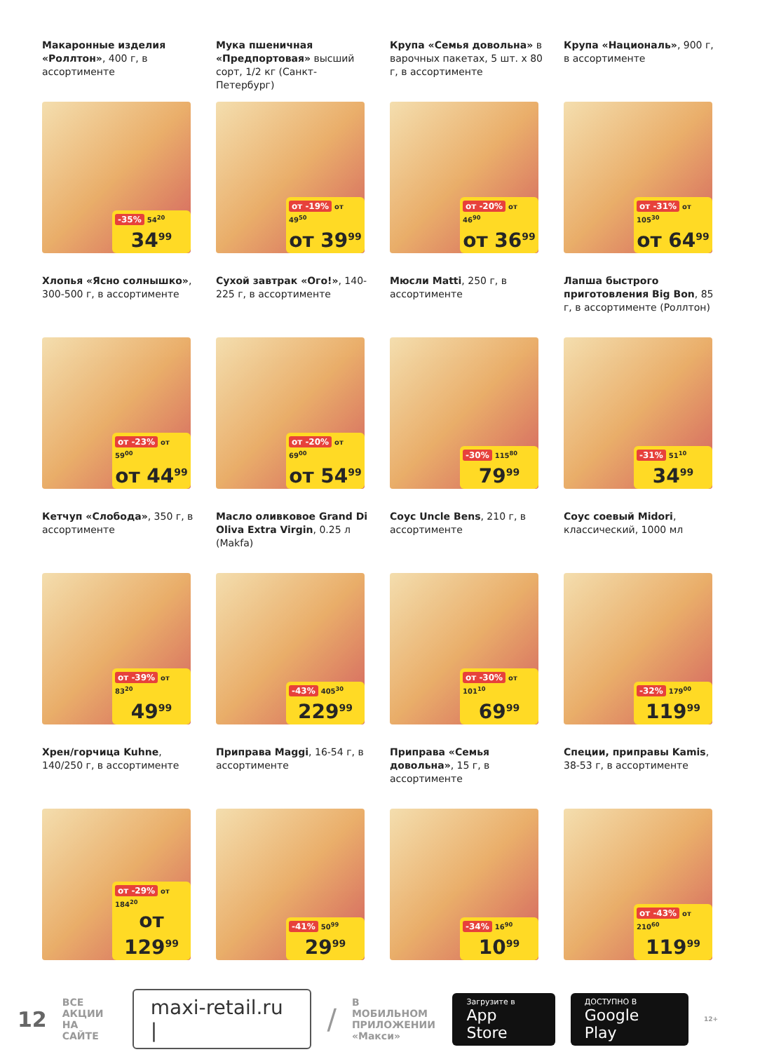Макаронные изделия «Роллтон», 400 г, в ассортименте
-35% 54<sup>20</sup>
34<sup>99</sup>
Мука пшеничная «Предпортовая» высший сорт, 1/2 кг (Санкт-Петербург)
от -19% от 49<sup>50</sup>
от 39<sup>99</sup>
Крупа «Семья довольна» в варочных пакетах, 5 шт. х 80 г, в ассортименте
от -20% от 46<sup>90</sup>
от 36<sup>99</sup>
Крупа «Националь», 900 г, в ассортименте
от -31% от 105<sup>30</sup>
от 64<sup>99</sup>
Хлопья «Ясно солнышко», 300-500 г, в ассортименте
от -23% от 59<sup>00</sup>
от 44<sup>99</sup>
Сухой завтрак «Ого!», 140-225 г, в ассортименте
от -20% от 69<sup>00</sup>
от 54<sup>99</sup>
Мюсли Matti, 250 г, в ассортименте
-30% 115<sup>80</sup>
79<sup>99</sup>
Лапша быстрого приготовления Big Bon, 85 г, в ассортименте (Роллтон)
-31% 51<sup>10</sup>
34<sup>99</sup>
Кетчуп «Слобода», 350 г, в ассортименте
от -39% от 83<sup>20</sup>
49<sup>99</sup>
Масло оливковое Grand Di Oliva Extra Virgin, 0.25 л (Makfa)
-43% 405<sup>30</sup>
229<sup>99</sup>
Соус Uncle Bens, 210 г, в ассортименте
от -30% от 101<sup>10</sup>
69<sup>99</sup>
Соус соевый Midori, классический, 1000 мл
-32% 179<sup>00</sup>
119<sup>99</sup>
Хрен/горчица Kuhne, 140/250 г, в ассортименте
от -29% от 184<sup>20</sup>
от 129<sup>99</sup>
Приправа Maggi, 16-54 г, в ассортименте
-41% 50<sup>99</sup>
29<sup>99</sup>
Приправа «Семья довольна», 15 г, в ассортименте
-34% 16<sup>90</sup>
10<sup>99</sup>
Специи, приправы Kamis, 38-53 г, в ассортименте
от -43% от 210<sup>60</sup>
119<sup>99</sup>
12
ВСЕ
АКЦИИ
НА САЙТЕ
maxi-retail.ru |
/
В МОБИЛЬНОМ
ПРИЛОЖЕНИИ
«Макси»
Загрузите в
App Store
ДОСТУПНО В
Google Play
12+